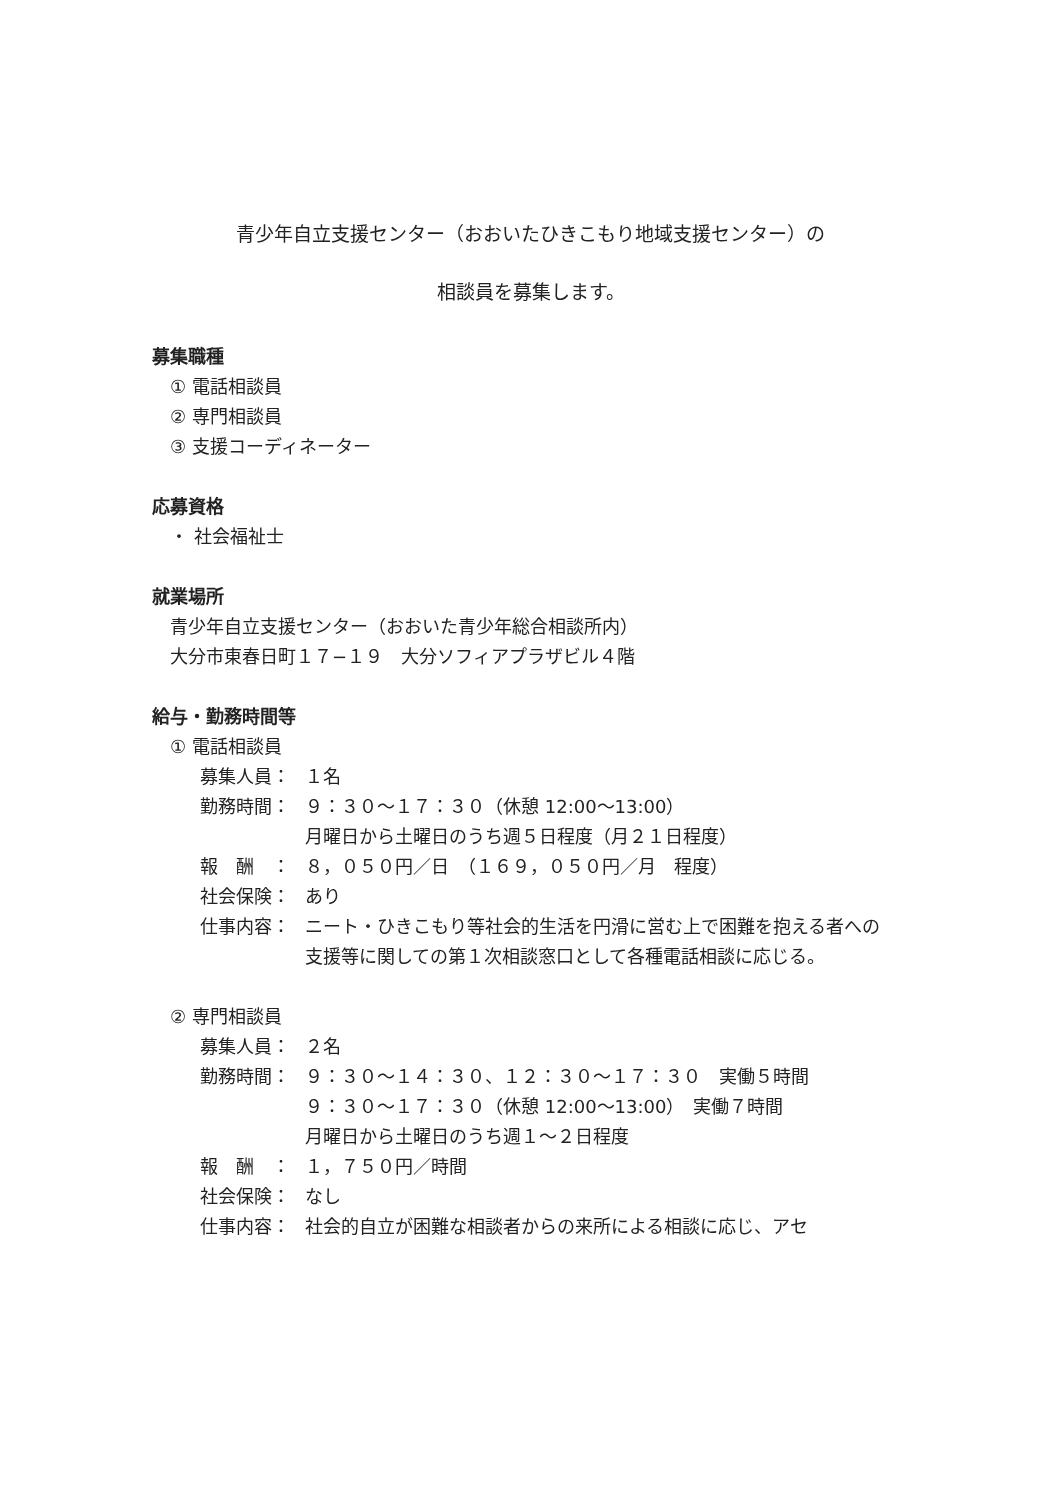青少年自立支援センター（おおいたひきこもり地域支援センター）の
相談員を募集します。
募集職種
① 電話相談員
② 専門相談員
③ 支援コーディネーター
応募資格
・ 社会福祉士
就業場所
青少年自立支援センター（おおいた青少年総合相談所内）
大分市東春日町１７−１９　大分ソフィアプラザビル４階
給与・勤務時間等
① 電話相談員
募集人員： １名
勤務時間： ９：３０〜１７：３０（休憩 12:00〜13:00）
月曜日から土曜日のうち週５日程度（月２１日程度）
報　酬　： ８，０５０円／日　（１６９，０５０円／月　程度）
社会保険： あり
仕事内容： ニート・ひきこもり等社会的生活を円滑に営む上で困難を抱える者への支援等に関しての第１次相談窓口として各種電話相談に応じる。
② 専門相談員
募集人員： ２名
勤務時間： ９：３０〜１４：３０、１２：３０〜１７：３０　実働５時間
９：３０〜１７：３０（休憩 12:00〜13:00）　実働７時間
月曜日から土曜日のうち週１〜２日程度
報　酬　： １，７５０円／時間
社会保険： なし
仕事内容： 社会的自立が困難な相談者からの来所による相談に応じ、アセ